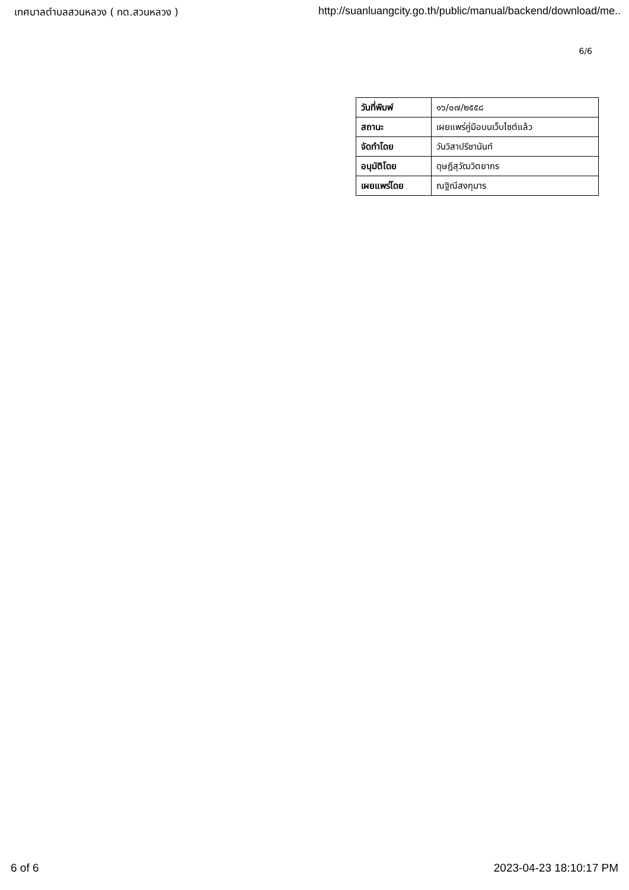เทศบาลตำบลสวนหลวง ( ทต.สวนหลวง ) http://suanluangcity.go.th/public/manual/backend/download/me..
6/6
| วันที่พิมพ์ | ๑๖/๐๗/๒๕๕๘ |
| สถานะ | เผยแพร่คู่มือบนเว็บไซต์แล้ว |
| จัดทำโดย | วันวิสาปรีชานันท์ |
| อนุมัติโดย | ดุษฎีสุวัฒวิตยากร |
| เผยแพร่โดย | ณฐิณีสงกุมาร |
6 of 6 2023-04-23 18:10:17 PM